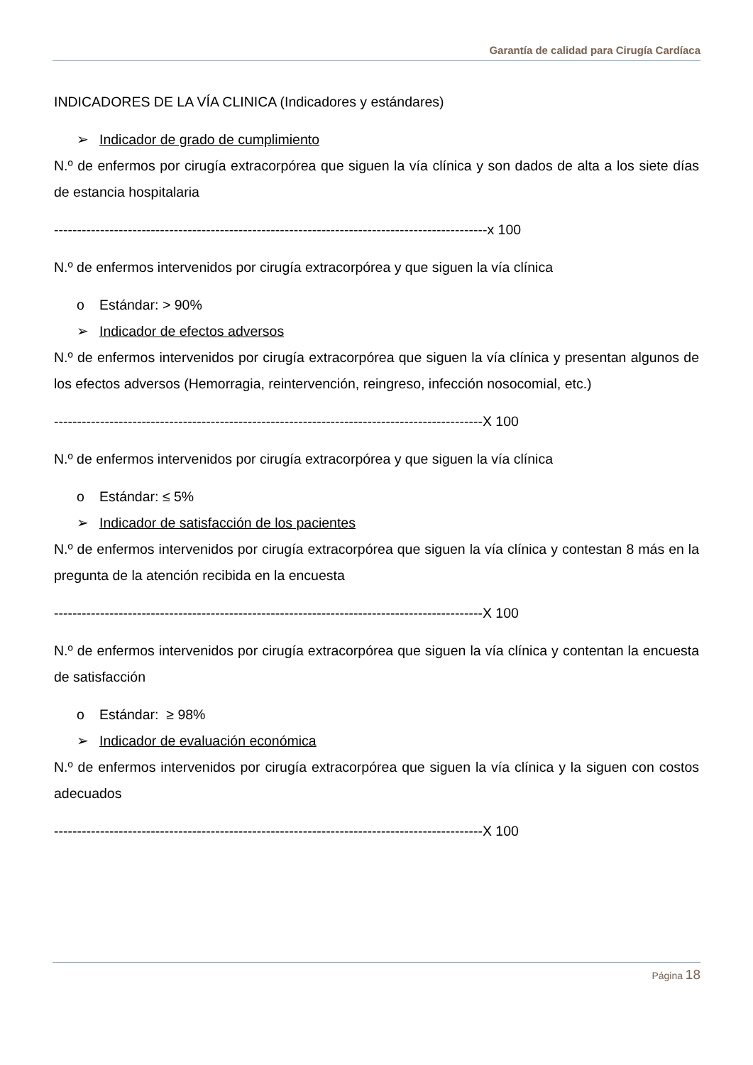Garantía de calidad para Cirugía Cardíaca
INDICADORES DE LA VÍA CLINICA (Indicadores y estándares)
➢ Indicador de grado de cumplimiento
N.º de enfermos por cirugía extracorpórea que siguen la vía clínica y son dados de alta a los siete días de estancia hospitalaria
----------------------------------------------------------------------------------------------x 100
N.º de enfermos intervenidos por cirugía extracorpórea y que siguen la vía clínica
o Estándar: > 90%
➢ Indicador de efectos adversos
N.º de enfermos intervenidos por cirugía extracorpórea que siguen la vía clínica y presentan algunos de los efectos adversos (Hemorragia, reintervención, reingreso, infección nosocomial, etc.)
---------------------------------------------------------------------------------------------X 100
N.º de enfermos intervenidos por cirugía extracorpórea y que siguen la vía clínica
o Estándar: ≤ 5%
➢ Indicador de satisfacción de los pacientes
N.º de enfermos intervenidos por cirugía extracorpórea que siguen la vía clínica y contestan 8 más en la pregunta de la atención recibida en la encuesta
---------------------------------------------------------------------------------------------X 100
N.º de enfermos intervenidos por cirugía extracorpórea que siguen la vía clínica y contentan la encuesta de satisfacción
o Estándar: ≥ 98%
➢ Indicador de evaluación económica
N.º de enfermos intervenidos por cirugía extracorpórea que siguen la vía clínica y la siguen con costos adecuados
---------------------------------------------------------------------------------------------X 100
Página 18